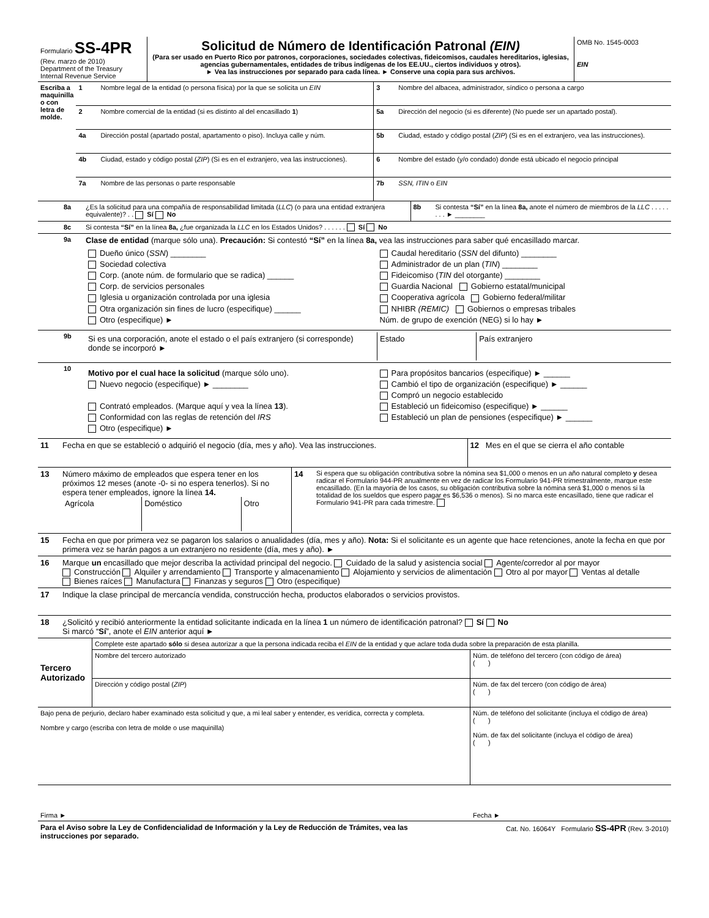| Formulario SS-4PR (Rev. marzo de 2010) Department of the Treasury Internal Revenue Service | Solicitud de Número de Identificación Patronal (EIN) (Para ser usado en Puerto Rico por patronos, corporaciones, sociedades colectivas, fideicomisos, caudales hereditarios, iglesias, agencias gubernamentales, entidades de tribus indígenas de los EE.UU., ciertos individuos y otros). ► Vea las instrucciones por separado para cada línea. ► Conserve una copia para sus archivos. | OMB No. 1545-0003 EIN |
| Escriba a maquinilla o con letra de molde. | 1 | Nombre legal de la entidad (o persona física) por la que se solicita un EIN | 3 | Nombre del albacea, administrador, síndico o persona a cargo |
| | 2 | Nombre comercial de la entidad (si es distinto al del encasillado 1 ) | 5a | Dirección del negocio (si es diferente) (No puede ser un apartado postal). |
| | 4a | Dirección postal (apartado postal, apartamento o piso). Incluya calle y núm. | 5b | Ciudad, estado y código postal ( ZIP ) (Si es en el extranjero, vea las instrucciones). |
| | 4b | Ciudad, estado y código postal ( ZIP ) (Si es en el extranjero, vea las instrucciones). | 6 | Nombre del estado (y/o condado) donde está ubicado el negocio principal |
| | 7a | Nombre de las personas o parte responsable | 7b | SSN, ITIN o EIN |
| | 8a | ¿Es la solicitud para una compañía de responsabilidad limitada ( LLC ) (o para una entidad extranjera equivalente)? . . Sí No | 8b | Si contesta “Sí” en la línea 8a, anote el número de miembros de la LLC . . . . . . . . ► ________ |
| | 8c | Si contesta “Sí” en la línea 8a, ¿fue organizada la LLC en los Estados Unidos? . . . . . . Sí No |
| | 9a | Clase de entidad (marque sólo una). Precaución: Si contestó “Sí” en la línea 8a, vea las instrucciones para saber qué encasillado marcar. / Dueño único ( SSN ) ________ Sociedad colectiva Corp. (anote núm. de formulario que se radica) ______ Corp. de servicios personales Iglesia u organización controlada por una iglesia Otra organización sin fines de lucro (especifique) ______ Otro (especifique) ► / Caudal hereditario ( SSN del difunto) ________ Administrador de un plan ( TIN ) ________ Fideicomiso ( TIN del otorgante) ________ Guardia Nacional Gobierno estatal/municipal Cooperativa agrícola Gobierno federal/militar NHIBR (REMIC) Gobiernos o empresas tribales Núm. de grupo de exención (NEG) si lo hay ► / |
| | 9b | / Si es una corporación, anote el estado o el país extranjero (si corresponde) donde se incorporó ► / Estado / País extranjero / |
| | 10 | / Motivo por el cual hace la solicitud (marque sólo uno). Nuevo negocio (especifique) ► ________ Contrató empleados. (Marque aquí y vea la línea 13 ). Conformidad con las reglas de retención del IRS Otro (especifique) ► / Para propósitos bancarios (especifique) ► ______ Cambió el tipo de organización (especifique) ► ______ Compró un negocio establecido Estableció un fideicomiso (especifique) ► ______ Estableció un plan de pensiones (especifique) ► ______ / |
| 11 | Fecha en que se estableció o adquirió el negocio (día, mes y año). Vea las instrucciones. | 12 Mes en el que se cierra el año contable |
| 13 | Número máximo de empleados que espera tener en los próximos 12 meses (anote -0- si no espera tenerlos). Si no espera tener empleados, ignore la línea 14. / Agrícola / Doméstico / Otro / | 14 | Si espera que su obligación contributiva sobre la nómina sea $1,000 o menos en un año natural completo y desea radicar el Formulario 944-PR anualmente en vez de radicar los Formulario 941-PR trimestralmente, marque este encasillado. (En la mayoría de los casos, su obligación contributiva sobre la nómina será $1,000 o menos si la totalidad de los sueldos que espero pagar es $6,536 o menos). Si no marca este encasillado, tiene que radicar el Formulario 941-PR para cada trimestre. |
| 15 | Fecha en que por primera vez se pagaron los salarios o anualidades (día, mes y año). Nota: Si el solicitante es un agente que hace retenciones, anote la fecha en que por primera vez se harán pagos a un extranjero no residente (día, mes y año). ► |
| 16 | Marque un encasillado que mejor describa la actividad principal del negocio. Cuidado de la salud y asistencia social Agente/corredor al por mayor Construcción Alquiler y arrendamiento Transporte y almacenamiento Alojamiento y servicios de alimentación Otro al por mayor Ventas al detalle Bienes raíces Manufactura Finanzas y seguros Otro (especifique) |
| 17 | Indique la clase principal de mercancía vendida, construcción hecha, productos elaborados o servicios provistos. |
| 18 | ¿Solicitó y recibió anteriormente la entidad solicitante indicada en la línea 1 un número de identificación patronal? Sí No Si marcó “ Sí ”, anote el EIN anterior aquí ► |
| Tercero Autorizado | Complete este apartado sólo si desea autorizar a que la persona indicada reciba el EIN de la entidad y que aclare toda duda sobre la preparación de esta planilla. | |
| | Nombre del tercero autorizado | Núm. de teléfono del tercero (con código de área) ( ) |
| | Dirección y código postal ( ZIP ) | Núm. de fax del tercero (con código de área) ( ) |
| Bajo pena de perjurio, declaro haber examinado esta solicitud y que, a mi leal saber y entender, es verídica, correcta y completa. Nombre y cargo (escriba con letra de molde o use maquinilla) | Núm. de teléfono del solicitante (incluya el código de área) ( ) Núm. de fax del solicitante (incluya el código de área) ( ) |
| Firma ► | Fecha ► |
| Para el Aviso sobre la Ley de Confidencialidad de Información y la Ley de Reducción de Trámites, vea las instrucciones por separado. | Cat. No. 16064Y Formulario SS-4PR (Rev. 3-2010) |